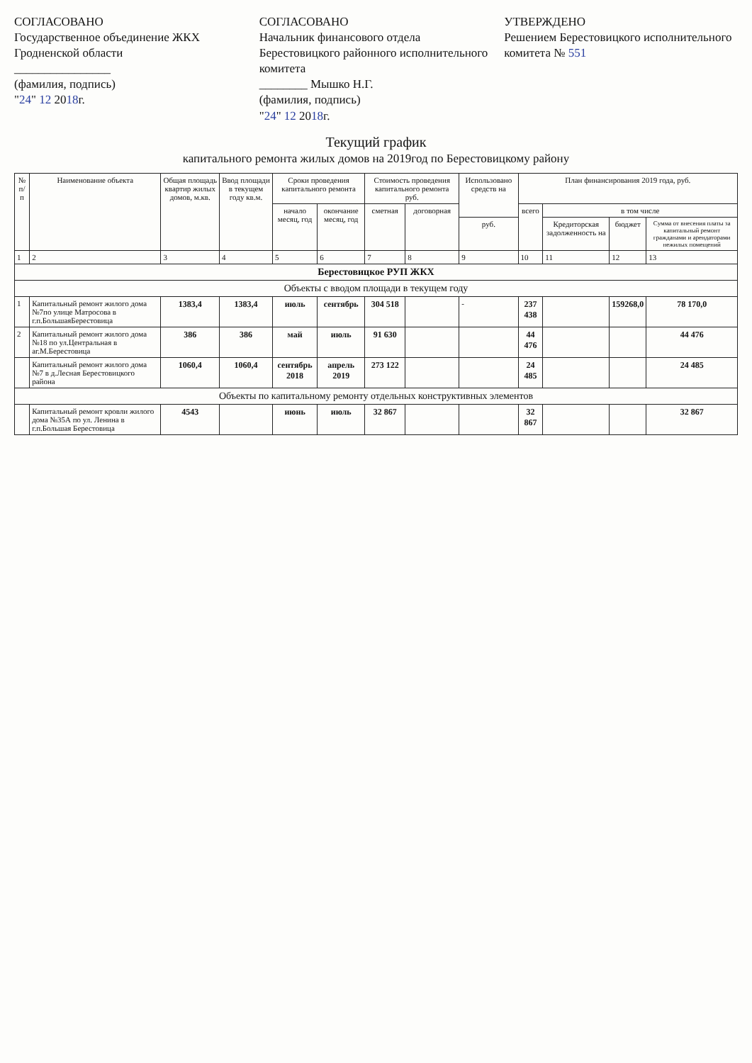СОГЛАСОВАНО
Государственное объединение ЖКХ Гродненской области
________________
(фамилия, подпись)
"24" 12 2018г.
СОГЛАСОВАНО
Начальник финансового отдела Берестовицкого районного исполнительного комитета
________ Мышко Н.Г.
(фамилия, подпись)
"24" 12 2018г.
УТВЕРЖДЕНО
Решением Берестовицкого исполнительного комитета № 551
Текущий график
капитального ремонта жилых домов на 2019год по Берестовицкому району
| № п/п | Наименование объекта | Общая площадь квартир жилых домов, м.кв. | Ввод площади в текущем году кв.м. | Сроки проведения капитального ремонта | | Стоимость проведения капитального ремонта руб. | | Использовано средств на | План финансирования 2019 года, руб. | | | |
| --- | --- | --- | --- | --- | --- | --- | --- | --- | --- | --- | --- | --- |
| | | | | начало месяц, год | окончание месяц, год | сметная | договорная | | всего | в том числе | | |
| | | | | | | | | руб. | | Кредиторская задолженность на | бюджет | Сумма от внесения платы за капитальный ремонт гражданами и арендаторами нежилых помещений |
| 1 | 2 | 3 | 4 | 5 | 6 | 7 | 8 | 9 | 10 | 11 | 12 | 13 |
| Берестовицкое РУП ЖКХ | | | | | | | | | | | | |
| Объекты с вводом площади в текущем году | | | | | | | | | | | | |
| 1 | Капитальный ремонт жилого дома №7по улице Матросова в г.п.БольшаяБерестовица | 1383,4 | 1383,4 | июль | сентябрь | 304 518 | | - | 237 438 | | 159268,0 | 78 170,0 |
| 2 | Капитальный ремонт жилого дома №18 по ул.Центральная в аг.М.Берестовица | 386 | 386 | май | июль | 91 630 | | | 44 476 | | | 44 476 |
| | Капитальный ремонт жилого дома №7 в д.Лесная Берестовицкого района | 1060,4 | 1060,4 | сентябрь 2018 | апрель 2019 | 273 122 | | | 24 485 | | | 24 485 |
| Объекты по капитальному ремонту отдельных конструктивных элементов | | | | | | | | | | | | |
| | Капитальный ремонт кровли жилого дома №35А по ул. Ленина в г.п.Большая Берестовица | 4543 | | июнь | июль | 32 867 | | | 32 867 | | | 32 867 |